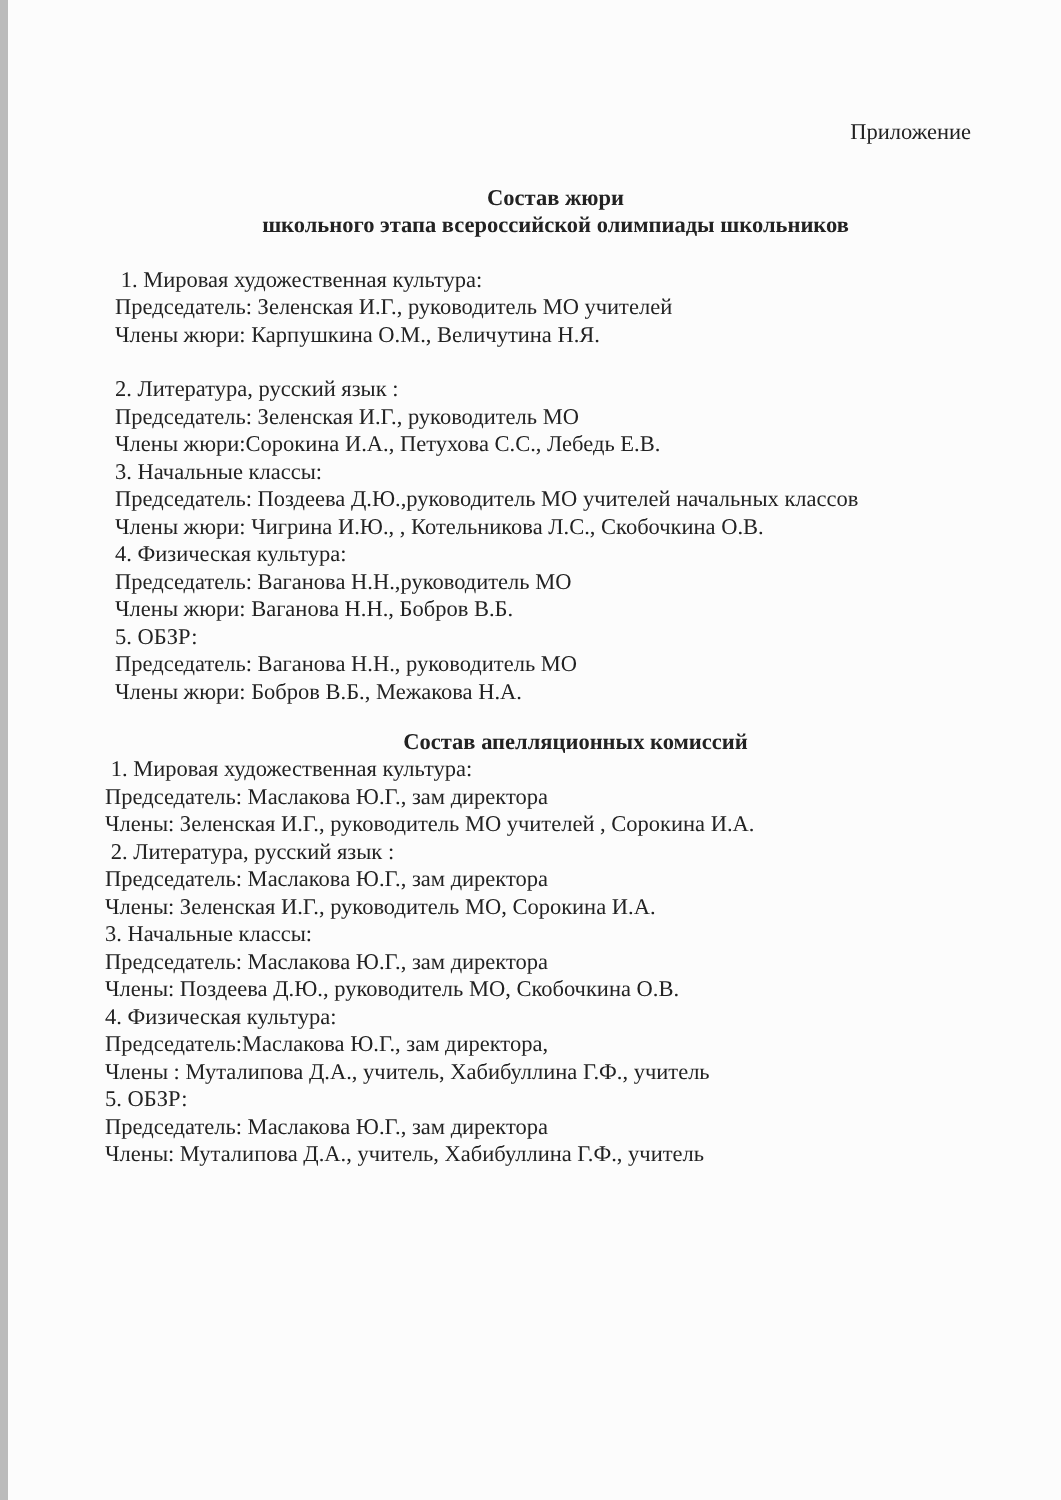Приложение
Состав жюри
школьного этапа всероссийской олимпиады школьников
1. Мировая художественная культура:
Председатель: Зеленская И.Г., руководитель МО учителей
Члены жюри: Карпушкина О.М., Величутина Н.Я.
2. Литература, русский язык :
Председатель: Зеленская И.Г., руководитель МО
Члены жюри:Сорокина И.А., Петухова С.С., Лебедь Е.В.
3. Начальные классы:
Председатель: Поздеева Д.Ю.,руководитель МО учителей начальных классов
Члены жюри: Чигрина И.Ю., , Котельникова Л.С., Скобочкина О.В.
4. Физическая культура:
Председатель: Ваганова Н.Н.,руководитель МО
Члены жюри: Ваганова Н.Н., Бобров В.Б.
5. ОБЗР:
Председатель: Ваганова Н.Н., руководитель МО
Члены жюри: Бобров В.Б., Межакова Н.А.
Состав апелляционных комиссий
1. Мировая художественная культура:
Председатель: Маслакова Ю.Г., зам директора
Члены: Зеленская И.Г., руководитель МО учителей , Сорокина И.А.
2. Литература, русский язык :
Председатель: Маслакова Ю.Г., зам директора
Члены: Зеленская И.Г., руководитель МО, Сорокина И.А.
3. Начальные классы:
Председатель: Маслакова Ю.Г., зам директора
Члены: Поздеева Д.Ю., руководитель МО, Скобочкина О.В.
4. Физическая культура:
Председатель:Маслакова Ю.Г., зам директора,
Члены : Муталипова Д.А., учитель, Хабибуллина Г.Ф., учитель
5. ОБЗР:
Председатель: Маслакова Ю.Г., зам директора
Члены: Муталипова Д.А., учитель, Хабибуллина Г.Ф., учитель